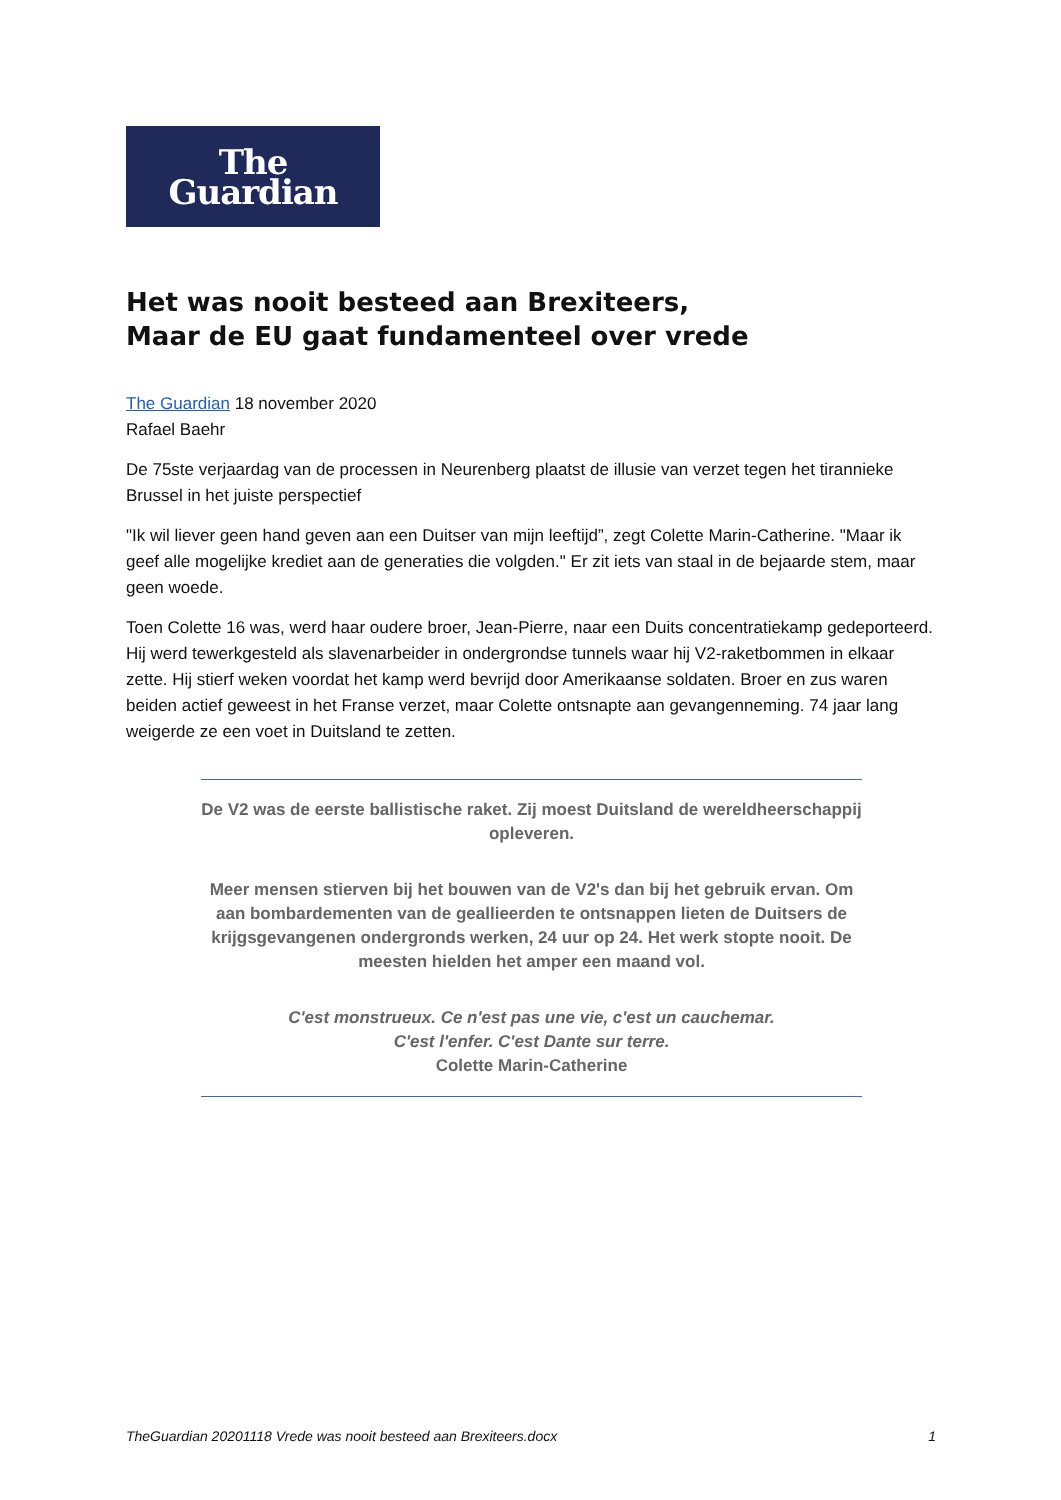The
Guardian
Het was nooit besteed aan Brexiteers,
Maar de EU gaat fundamenteel over vrede
The Guardian 18 november 2020
Rafael Baehr
De 75ste verjaardag van de processen in Neurenberg plaatst de illusie van verzet tegen het tirannieke Brussel in het juiste perspectief
"Ik wil liever geen hand geven aan een Duitser van mijn leeftijd”, zegt Colette Marin-Catherine. "Maar ik geef alle mogelijke krediet aan de generaties die volgden." Er zit iets van staal in de bejaarde stem, maar geen woede.
Toen Colette 16 was, werd haar oudere broer, Jean-Pierre, naar een Duits concentratiekamp gedeporteerd. Hij werd tewerkgesteld als slavenarbeider in ondergrondse tunnels waar hij V2-raketbommen in elkaar zette. Hij stierf weken voordat het kamp werd bevrijd door Amerikaanse soldaten. Broer en zus waren beiden actief geweest in het Franse verzet, maar Colette ontsnapte aan gevangenneming. 74 jaar lang weigerde ze een voet in Duitsland te zetten.
De V2 was de eerste ballistische raket. Zij moest Duitsland de wereldheerschappij opleveren.
Meer mensen stierven bij het bouwen van de V2's dan bij het gebruik ervan. Om aan bombardementen van de geallieerden te ontsnappen lieten de Duitsers de krijgsgevangenen ondergronds werken, 24 uur op 24. Het werk stopte nooit. De meesten hielden het amper een maand vol.
C'est monstrueux. Ce n'est pas une vie, c'est un cauchemar.
C'est l'enfer. C'est Dante sur terre.
Colette Marin-Catherine
TheGuardian 20201118 Vrede was nooit besteed aan Brexiteers.docx 1